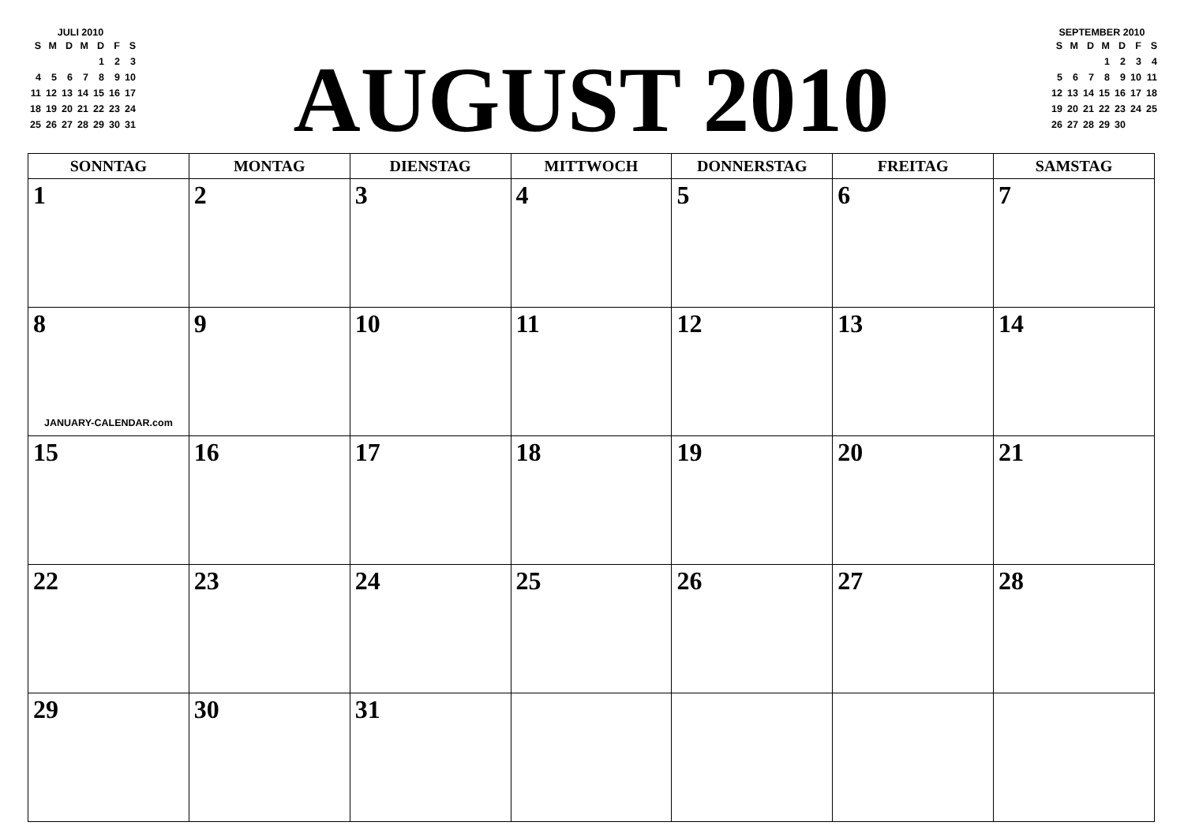JULI 2010
| S | M | D | M | D | F | S |
| --- | --- | --- | --- | --- | --- | --- |
| | | | | 1 | 2 | 3 |
| 4 | 5 | 6 | 7 | 8 | 9 | 10 |
| 11 | 12 | 13 | 14 | 15 | 16 | 17 |
| 18 | 19 | 20 | 21 | 22 | 23 | 24 |
| 25 | 26 | 27 | 28 | 29 | 30 | 31 |
AUGUST 2010
SEPTEMBER 2010
| S | M | D | M | D | F | S |
| --- | --- | --- | --- | --- | --- | --- |
| | | | 1 | 2 | 3 | 4 |
| 5 | 6 | 7 | 8 | 9 | 10 | 11 |
| 12 | 13 | 14 | 15 | 16 | 17 | 18 |
| 19 | 20 | 21 | 22 | 23 | 24 | 25 |
| 26 | 27 | 28 | 29 | 30 | | |
| SONNTAG | MONTAG | DIENSTAG | MITTWOCH | DONNERSTAG | FREITAG | SAMSTAG |
| --- | --- | --- | --- | --- | --- | --- |
| 1 | 2 | 3 | 4 | 5 | 6 | 7 |
| 8 JANUARY-CALENDAR.com | 9 | 10 | 11 | 12 | 13 | 14 |
| 15 | 16 | 17 | 18 | 19 | 20 | 21 |
| 22 | 23 | 24 | 25 | 26 | 27 | 28 |
| 29 | 30 | 31 | | | | |